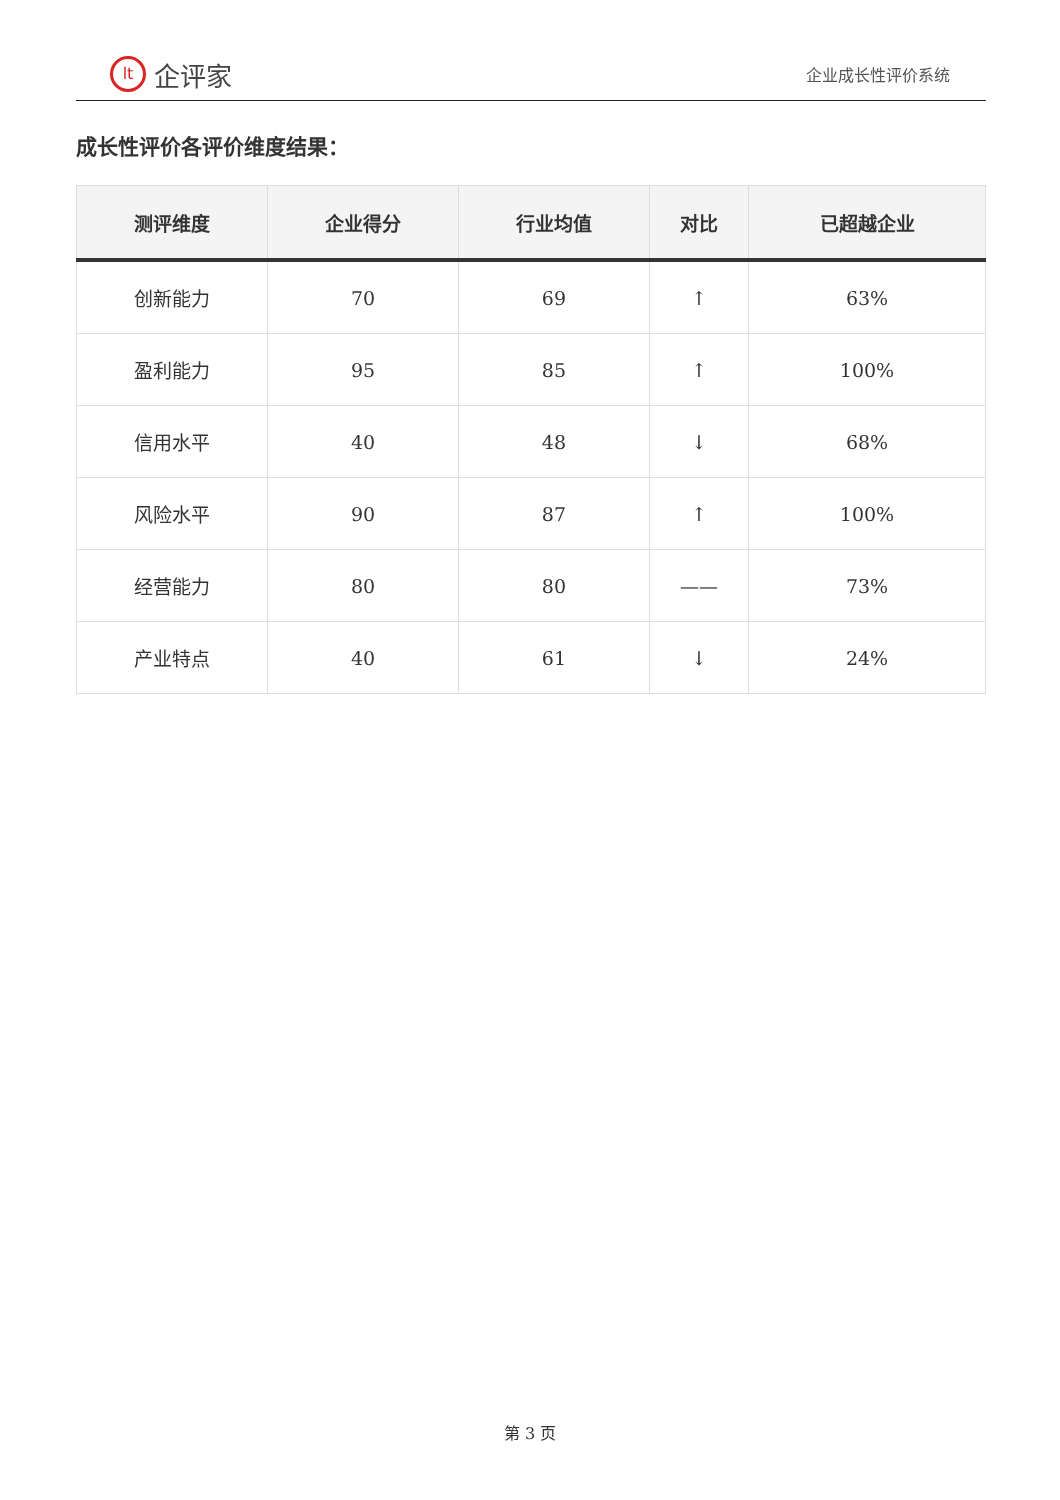lt 企评家
企业成长性评价系统
成长性评价各评价维度结果：
| 测评维度 | 企业得分 | 行业均值 | 对比 | 已超越企业 |
| --- | --- | --- | --- | --- |
| 创新能力 | 70 | 69 | ↑ | 63% |
| 盈利能力 | 95 | 85 | ↑ | 100% |
| 信用水平 | 40 | 48 | ↓ | 68% |
| 风险水平 | 90 | 87 | ↑ | 100% |
| 经营能力 | 80 | 80 | —— | 73% |
| 产业特点 | 40 | 61 | ↓ | 24% |
第 3 页